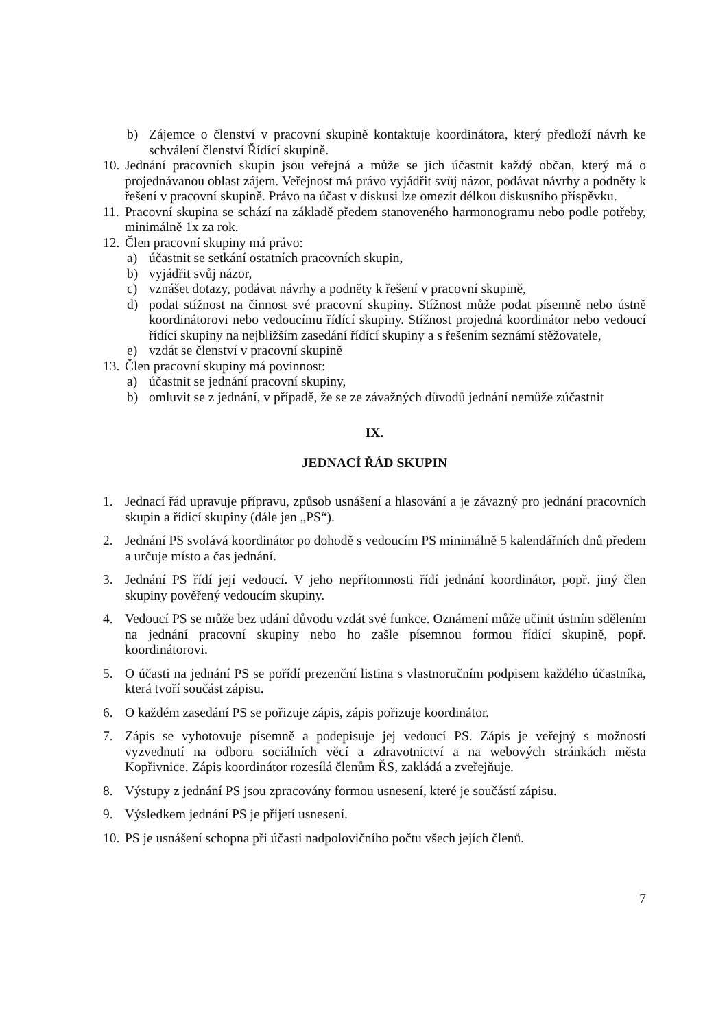b) Zájemce o členství v pracovní skupině kontaktuje koordinátora, který předloží návrh ke schválení členství Řídící skupině.
10. Jednání pracovních skupin jsou veřejná a může se jich účastnit každý občan, který má o projednávanou oblast zájem. Veřejnost má právo vyjádřit svůj názor, podávat návrhy a podněty k řešení v pracovní skupině. Právo na účast v diskusi lze omezit délkou diskusního příspěvku.
11. Pracovní skupina se schází na základě předem stanoveného harmonogramu nebo podle potřeby, minimálně 1x za rok.
12. Člen pracovní skupiny má právo:
a) účastnit se setkání ostatních pracovních skupin,
b) vyjádřit svůj názor,
c) vznášet dotazy, podávat návrhy a podněty k řešení v pracovní skupině,
d) podat stížnost na činnost své pracovní skupiny. Stížnost může podat písemně nebo ústně koordinátorovi nebo vedoucímu řídící skupiny. Stížnost projedná koordinátor nebo vedoucí řídící skupiny na nejbližším zasedání řídící skupiny a s řešením seznámí stěžovatele,
e) vzdát se členství v pracovní skupině
13. Člen pracovní skupiny má povinnost:
a) účastnit se jednání pracovní skupiny,
b) omluvit se z jednání, v případě, že se ze závažných důvodů jednání nemůže zúčastnit
IX.
JEDNACÍ ŘÁD SKUPIN
1. Jednací řád upravuje přípravu, způsob usnášení a hlasování a je závazný pro jednání pracovních skupin a řídící skupiny (dále jen „PS“).
2. Jednání PS svolává koordinátor po dohodě s vedoucím PS minimálně 5 kalendářních dnů předem a určuje místo a čas jednání.
3. Jednání PS řídí její vedoucí. V jeho nepřítomnosti řídí jednání koordinátor, popř. jiný člen skupiny pověřený vedoucím skupiny.
4. Vedoucí PS se může bez udání důvodu vzdát své funkce. Oznámení může učinit ústním sdělením na jednání pracovní skupiny nebo ho zašle písemnou formou řídící skupině, popř. koordinátorovi.
5. O účasti na jednání PS se pořídí prezenční listina s vlastnoručním podpisem každého účastníka, která tvoří součást zápisu.
6. O každém zasedání PS se pořizuje zápis, zápis pořizuje koordinátor.
7. Zápis se vyhotovuje písemně a podepisuje jej vedoucí PS. Zápis je veřejný s možností vyzvednutí na odboru sociálních věcí a zdravotnictví a na webových stránkách města Kopřivnice. Zápis koordinátor rozesílá členům ŘS, zakládá a zveřejňuje.
8. Výstupy z jednání PS jsou zpracovány formou usnesení, které je součástí zápisu.
9. Výsledkem jednání PS je přijetí usnesení.
10. PS je usnášení schopna při účasti nadpolovičního počtu všech jejích členů.
7